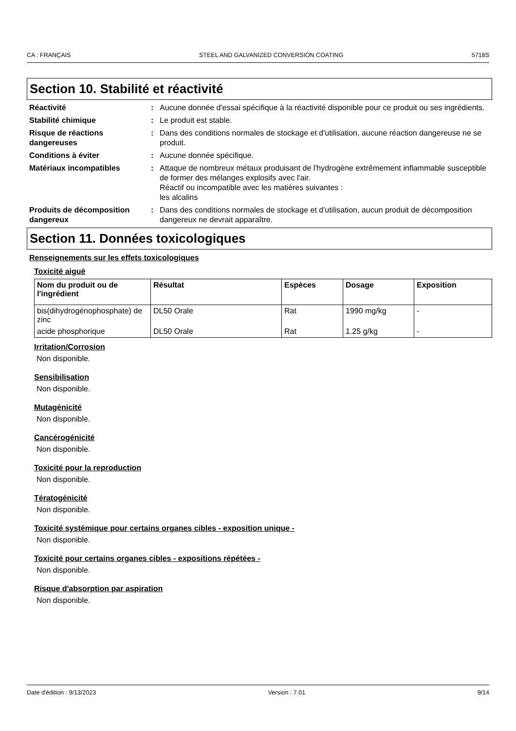CA : FRANÇAIS STEEL AND GALVANIZED CONVERSION COATING 5718S
Section 10. Stabilité et réactivité
Réactivité : Aucune donnée d'essai spécifique à la réactivité disponible pour ce produit ou ses ingrédients.
Stabilité chimique : Le produit est stable.
Risque de réactions dangereuses
: Dans des conditions normales de stockage et d'utilisation, aucune réaction dangereuse ne se produit.
Conditions à éviter : Aucune donnée spécifique.
Matériaux incompatibles : Attaque de nombreux métaux produisant de l'hydrogène extrêmement inflammable susceptible de former des mélanges explosifs avec l'air.
Réactif ou incompatible avec les matières suivantes :
les alcalins
Produits de décomposition dangereux
: Dans des conditions normales de stockage et d'utilisation, aucun produit de décomposition dangereux ne devrait apparaître.
Section 11. Données toxicologiques
Renseignements sur les effets toxicologiques
Toxicité aiguë
| Nom du produit ou de l'ingrédient | Résultat | Espèces | Dosage | Exposition |
| --- | --- | --- | --- | --- |
| bis(dihydrogénophosphate) de zinc | DL50 Orale | Rat | 1990 mg/kg | - |
| acide phosphorique | DL50 Orale | Rat | 1.25 g/kg | - |
Irritation/Corrosion
Non disponible.
Sensibilisation
Non disponible.
Mutagénicité
Non disponible.
Cancérogénicité
Non disponible.
Toxicité pour la reproduction
Non disponible.
Tératogénicité
Non disponible.
Toxicité systémique pour certains organes cibles - exposition unique -
Non disponible.
Toxicité pour certains organes cibles - expositions répétées -
Non disponible.
Risque d'absorption par aspiration
Non disponible.
Date d'édition : 9/13/2023 Version : 7.01 9/14